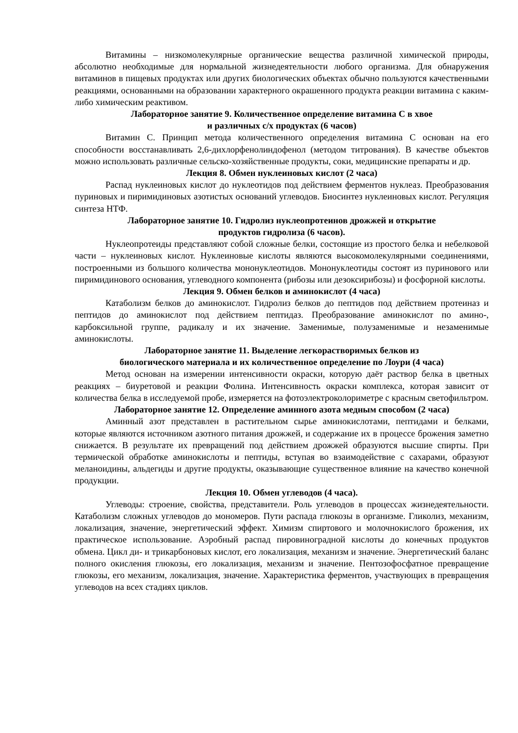Витамины – низкомолекулярные органические вещества различной химической природы, абсолютно необходимые для нормальной жизнедеятельности любого организма. Для обнаружения витаминов в пищевых продуктах или других биологических объектах обычно пользуются качественными реакциями, основанными на образовании характерного окрашенного продукта реакции витамина с каким-либо химическим реактивом.
Лабораторное занятие 9. Количественное определение витамина С в хвое
и различных с/х продуктах (6 часов)
Витамин С. Принцип метода количественного определения витамина С основан на его способности восстанавливать 2,6-дихлорфенолиндофенол (методом титрования). В качестве объектов можно использовать различные сельско-хозяйственные продукты, соки, медицинские препараты и др.
Лекция 8. Обмен нуклеиновых кислот (2 часа)
Распад нуклеиновых кислот до нуклеотидов под действием ферментов нуклеаз. Преобразования пуриновых и пиримидиновых азотистых оснований углеводов. Биосинтез нуклеиновых кислот. Регуляция синтеза НТФ.
Лабораторное занятие 10. Гидролиз нуклеопротеинов дрожжей и открытие
продуктов гидролиза (6 часов).
Нуклеопротеиды представляют собой сложные белки, состоящие из простого белка и небелковой части – нуклеиновых кислот. Нуклеиновые кислоты являются высокомолекулярными соединениями, построенными из большого количества мононуклеотидов. Мононуклеотиды состоят из пуринового или пиримидинового основания, углеводного компонента (рибозы или дезоксирибозы) и фосфорной кислоты.
Лекция 9. Обмен белков и аминокислот (4 часа)
Катаболизм белков до аминокислот. Гидролиз белков до пептидов под действием протеиназ и пептидов до аминокислот под действием пептидаз. Преобразование аминокислот по амино-, карбоксильной группе, радикалу и их значение. Заменимые, полузаменимые и незаменимые аминокислоты.
Лабораторное занятие 11. Выделение легкорастворимых белков из
биологического материала и их количественное определение по Лоури (4 часа)
Метод основан на измерении интенсивности окраски, которую даёт раствор белка в цветных реакциях – биуретовой и реакции Фолина. Интенсивность окраски комплекса, которая зависит от количества белка в исследуемой пробе, измеряется на фотоэлектроколориметре с красным светофильтром.
Лабораторное занятие 12. Определение аминного азота медным способом (2 часа)
Аминный азот представлен в растительном сырье аминокислотами, пептидами и белками, которые являются источником азотного питания дрожжей, и содержание их в процессе брожения заметно снижается. В результате их превращений под действием дрожжей образуются высшие спирты. При термической обработке аминокислоты и пептиды, вступая во взаимодействие с сахарами, образуют меланоидины, альдегиды и другие продукты, оказывающие существенное влияние на качество конечной продукции.
Лекция 10. Обмен углеводов (4 часа).
Углеводы: строение, свойства, представители. Роль углеводов в процессах жизнедеятельности. Катаболизм сложных углеводов до мономеров. Пути распада глюкозы в организме. Гликолиз, механизм, локализация, значение, энергетический эффект. Химизм спиртового и молочнокислого брожения, их практическое использование. Аэробный распад пировиноградной кислоты до конечных продуктов обмена. Цикл ди- и трикарбоновых кислот, его локализация, механизм и значение. Энергетический баланс полного окисления глюкозы, его локализация, механизм и значение. Пентозофосфатное превращение глюкозы, его механизм, локализация, значение. Характеристика ферментов, участвующих в превращения углеводов на всех стадиях циклов.